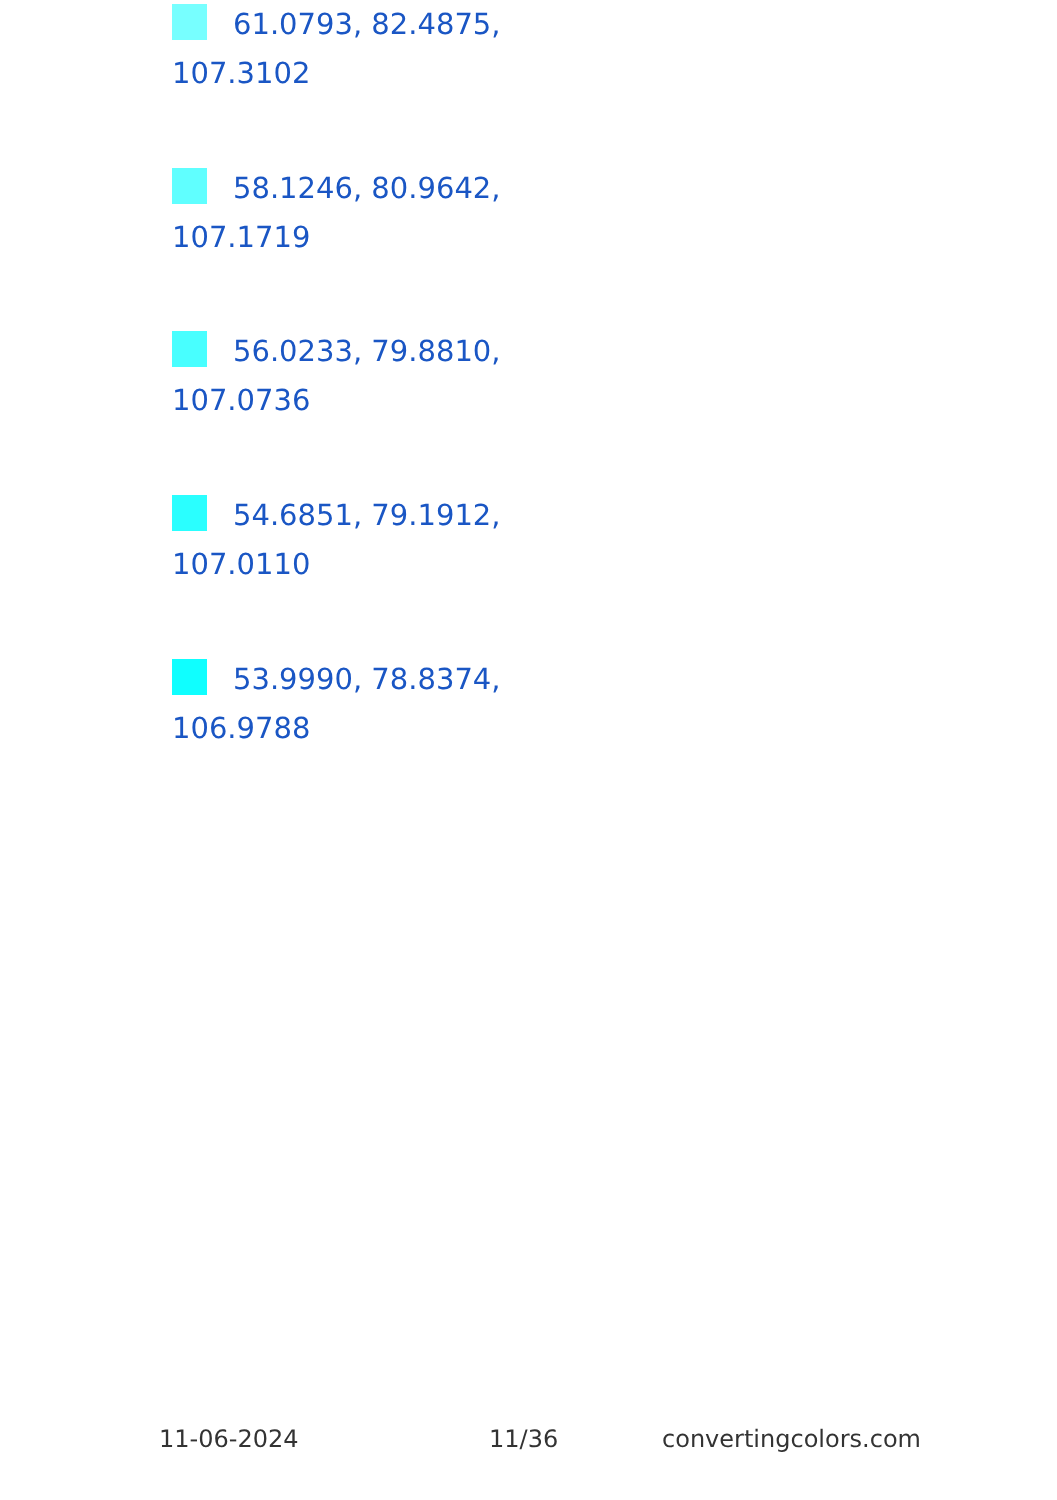61.0793, 82.4875, 107.3102
58.1246, 80.9642, 107.1719
56.0233, 79.8810, 107.0736
54.6851, 79.1912, 107.0110
53.9990, 78.8374, 106.9788
11-06-2024 11/36 convertingcolors.com